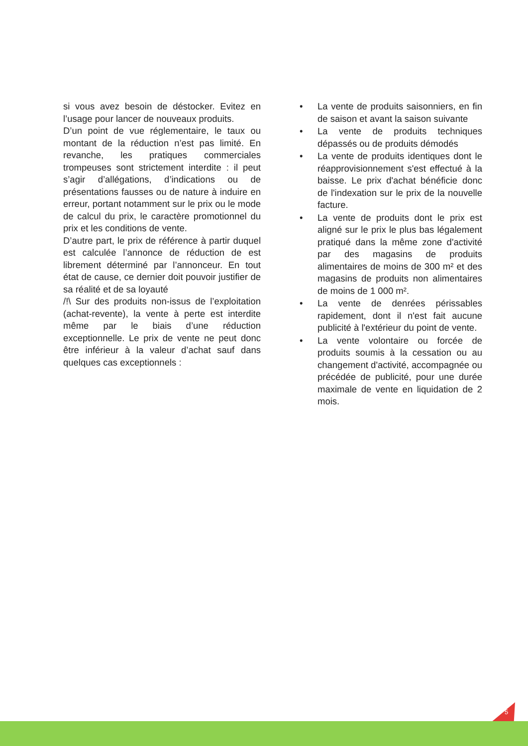si vous avez besoin de déstocker. Evitez en l’usage pour lancer de nouveaux produits.
D’un point de vue réglementaire, le taux ou montant de la réduction n’est pas limité. En revanche, les pratiques commerciales trompeuses sont strictement interdite : il peut s’agir d’allégations, d’indications ou de présentations fausses ou de nature à induire en erreur, portant notamment sur le prix ou le mode de calcul du prix, le caractère promotionnel du prix et les conditions de vente.
D’autre part, le prix de référence à partir duquel est calculée l’annonce de réduction de est librement déterminé par l’annonceur. En tout état de cause, ce dernier doit pouvoir justifier de sa réalité et de sa loyauté
/!\ Sur des produits non-issus de l’exploitation (achat-revente), la vente à perte est interdite même par le biais d’une réduction exceptionnelle. Le prix de vente ne peut donc être inférieur à la valeur d’achat sauf dans quelques cas exceptionnels :
• La vente de produits saisonniers, en fin de saison et avant la saison suivante
• La vente de produits techniques dépassés ou de produits démodés
• La vente de produits identiques dont le réapprovisionnement s'est effectué à la baisse. Le prix d'achat bénéficie donc de l'indexation sur le prix de la nouvelle facture.
• La vente de produits dont le prix est aligné sur le prix le plus bas légalement pratiqué dans la même zone d'activité par des magasins de produits alimentaires de moins de 300 m² et des magasins de produits non alimentaires de moins de 1 000 m².
• La vente de denrées périssables rapidement, dont il n'est fait aucune publicité à l'extérieur du point de vente.
• La vente volontaire ou forcée de produits soumis à la cessation ou au changement d'activité, accompagnée ou précédée de publicité, pour une durée maximale de vente en liquidation de 2 mois.
5